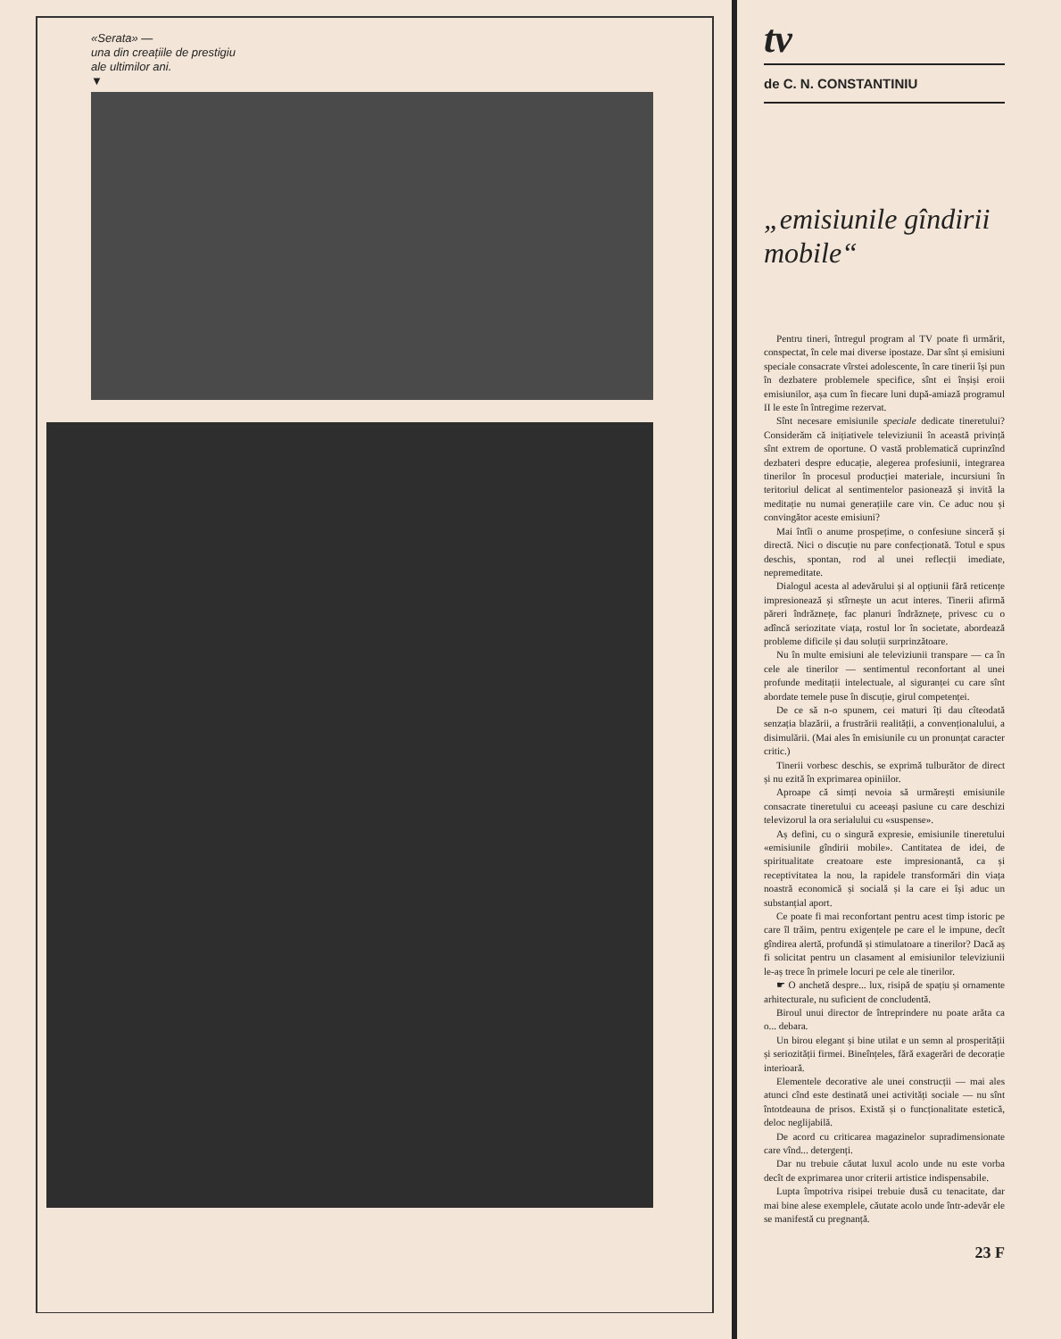«Serata» —
una din creațiile de prestigiu
ale ultimilor ani.
▼
tv
de C. N. CONSTANTINIU
„emisiunile gîndirii mobile“
Pentru tineri, întregul program al TV poate fi urmărit, conspectat, în cele mai diverse ipostaze. Dar sînt și emisiuni speciale consacrate vîrstei adolescente, în care tinerii își pun în dezbatere problemele specifice, sînt ei înșiși eroii emisiunilor, așa cum în fiecare luni după-amiază programul II le este în întregime rezervat.
Sînt necesare emisiunile speciale dedicate tineretului? Considerăm că inițiativele televiziunii în această privință sînt extrem de oportune. O vastă problematică cuprinzînd dezbateri despre educație, alegerea profesiunii, integrarea tinerilor în procesul producției materiale, incursiuni în teritoriul delicat al sentimentelor pasionează și invită la meditație nu numai generațiile care vin. Ce aduc nou și convingător aceste emisiuni?
Mai întîi o anume prospețime, o confesiune sinceră și directă. Nici o discuție nu pare confecționată. Totul e spus deschis, spontan, rod al unei reflecții imediate, nepremeditate.
Dialogul acesta al adevărului și al opțiunii fără reticențe impresionează și stîrnește un acut interes. Tinerii afirmă păreri îndrăznețe, fac planuri îndrăznețe, privesc cu o adîncă seriozitate viața, rostul lor în societate, abordează probleme dificile și dau soluții surprinzătoare.
Nu în multe emisiuni ale televiziunii transpare — ca în cele ale tinerilor — sentimentul reconfortant al unei profunde meditații intelectuale, al siguranței cu care sînt abordate temele puse în discuție, girul competenței.
De ce să n-o spunem, cei maturi îți dau cîteodată senzația blazării, a frustrării realității, a convenționalului, a disimulării. (Mai ales în emisiunile cu un pronunțat caracter critic.)
Tinerii vorbesc deschis, se exprimă tulburător de direct și nu ezită în exprimarea opiniilor.
Aproape că simți nevoia să urmărești emisiunile consacrate tineretului cu aceeași pasiune cu care deschizi televizorul la ora serialului cu «suspense».
Aș defini, cu o singură expresie, emisiunile tineretului «emisiunile gîndirii mobile». Cantitatea de idei, de spiritualitate creatoare este impresionantă, ca și receptivitatea la nou, la rapidele transformări din viața noastră economică și socială și la care ei își aduc un substanțial aport.
Ce poate fi mai reconfortant pentru acest timp istoric pe care îl trăim, pentru exigențele pe care el le impune, decît gîndirea alertă, profundă și stimulatoare a tinerilor? Dacă aș fi solicitat pentru un clasament al emisiunilor televiziunii le-aș trece în primele locuri pe cele ale tinerilor.
☛ O anchetă despre... lux, risipă de spațiu și ornamente arhitecturale, nu suficient de concludentă.
Biroul unui director de întreprindere nu poate arăta ca o... debara.
Un birou elegant și bine utilat e un semn al prosperității și seriozității firmei. Bineînțeles, fără exagerări de decorație interioară.
Elementele decorative ale unei construcții — mai ales atunci cînd este destinată unei activități sociale — nu sînt întotdeauna de prisos. Există și o funcționalitate estetică, deloc neglijabilă.
De acord cu criticarea magazinelor supradimensionate care vînd... detergenți.
Dar nu trebuie căutat luxul acolo unde nu este vorba decît de exprimarea unor criterii artistice indispensabile.
Lupta împotriva risipei trebuie dusă cu tenacitate, dar mai bine alese exemplele, căutate acolo unde într-adevăr ele se manifestă cu pregnanță.
23 F